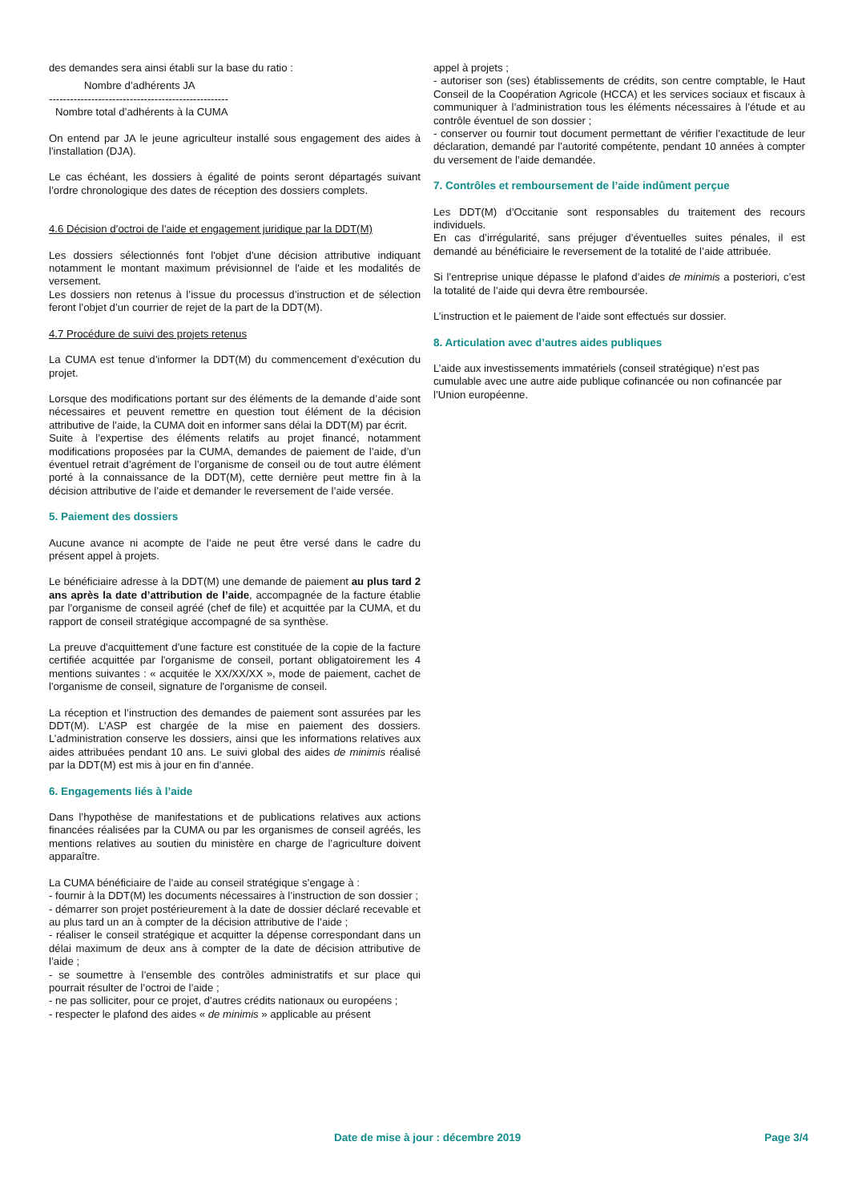des demandes sera ainsi établi sur la base du ratio :
Nombre d’adhérents JA
---------------------------------------------------
Nombre total d’adhérents à la CUMA
On entend par JA le jeune agriculteur installé sous engagement des aides à l'installation (DJA).
Le cas échéant, les dossiers à égalité de points seront départagés suivant l’ordre chronologique des dates de réception des dossiers complets.
4.6 Décision d’octroi de l’aide et engagement juridique par la DDT(M)
Les dossiers sélectionnés font l'objet d'une décision attributive indiquant notamment le montant maximum prévisionnel de l'aide et les modalités de versement.
Les dossiers non retenus à l’issue du processus d’instruction et de sélection feront l’objet d’un courrier de rejet de la part de la DDT(M).
4.7 Procédure de suivi des projets retenus
La CUMA est tenue d’informer la DDT(M) du commencement d’exécution du projet.
Lorsque des modifications portant sur des éléments de la demande d’aide sont nécessaires et peuvent remettre en question tout élément de la décision attributive de l’aide, la CUMA doit en informer sans délai la DDT(M) par écrit.
Suite à l’expertise des éléments relatifs au projet financé, notamment modifications proposées par la CUMA, demandes de paiement de l’aide, d’un éventuel retrait d’agrément de l’organisme de conseil ou de tout autre élément porté à la connaissance de la DDT(M), cette dernière peut mettre fin à la décision attributive de l’aide et demander le reversement de l’aide versée.
5. Paiement des dossiers
Aucune avance ni acompte de l’aide ne peut être versé dans le cadre du présent appel à projets.
Le bénéficiaire adresse à la DDT(M) une demande de paiement au plus tard 2 ans après la date d’attribution de l’aide, accompagnée de la facture établie par l’organisme de conseil agréé (chef de file) et acquittée par la CUMA, et du rapport de conseil stratégique accompagné de sa synthèse.
La preuve d'acquittement d'une facture est constituée de la copie de la facture certifiée acquittée par l'organisme de conseil, portant obligatoirement les 4 mentions suivantes : « acquitée le XX/XX/XX », mode de paiement, cachet de l'organisme de conseil, signature de l'organisme de conseil.
La réception et l’instruction des demandes de paiement sont assurées par les DDT(M). L’ASP est chargée de la mise en paiement des dossiers. L’administration conserve les dossiers, ainsi que les informations relatives aux aides attribuées pendant 10 ans. Le suivi global des aides de minimis réalisé par la DDT(M) est mis à jour en fin d’année.
6. Engagements liés à l’aide
Dans l’hypothèse de manifestations et de publications relatives aux actions financées réalisées par la CUMA ou par les organismes de conseil agréés, les mentions relatives au soutien du ministère en charge de l’agriculture doivent apparaître.
La CUMA bénéficiaire de l’aide au conseil stratégique s’engage à :
- fournir à la DDT(M) les documents nécessaires à l’instruction de son dossier ;
- démarrer son projet postérieurement à la date de dossier déclaré recevable et au plus tard un an à compter de la décision attributive de l’aide ;
- réaliser le conseil stratégique et acquitter la dépense correspondant dans un délai maximum de deux ans à compter de la date de décision attributive de l’aide ;
- se soumettre à l’ensemble des contrôles administratifs et sur place qui pourrait résulter de l’octroi de l’aide ;
- ne pas solliciter, pour ce projet, d’autres crédits nationaux ou européens ;
- respecter le plafond des aides « de minimis » applicable au présent
appel à projets ;
- autoriser son (ses) établissements de crédits, son centre comptable, le Haut Conseil de la Coopération Agricole (HCCA) et les services sociaux et fiscaux à communiquer à l’administration tous les éléments nécessaires à l’étude et au contrôle éventuel de son dossier ;
- conserver ou fournir tout document permettant de vérifier l’exactitude de leur déclaration, demandé par l’autorité compétente, pendant 10 années à compter du versement de l’aide demandée.
7. Contrôles et remboursement de l’aide indûment perçue
Les DDT(M) d’Occitanie sont responsables du traitement des recours individuels.
En cas d’irrégularité, sans préjuger d’éventuelles suites pénales, il est demandé au bénéficiaire le reversement de la totalité de l’aide attribuée.
Si l’entreprise unique dépasse le plafond d’aides de minimis a posteriori, c’est la totalité de l’aide qui devra être remboursée.
L’instruction et le paiement de l’aide sont effectués sur dossier.
8. Articulation avec d’autres aides publiques
L’aide aux investissements immatériels (conseil stratégique) n’est pas cumulable avec une autre aide publique cofinancée ou non cofinancée par l’Union européenne.
Date de mise à jour : décembre 2019 Page 3/4